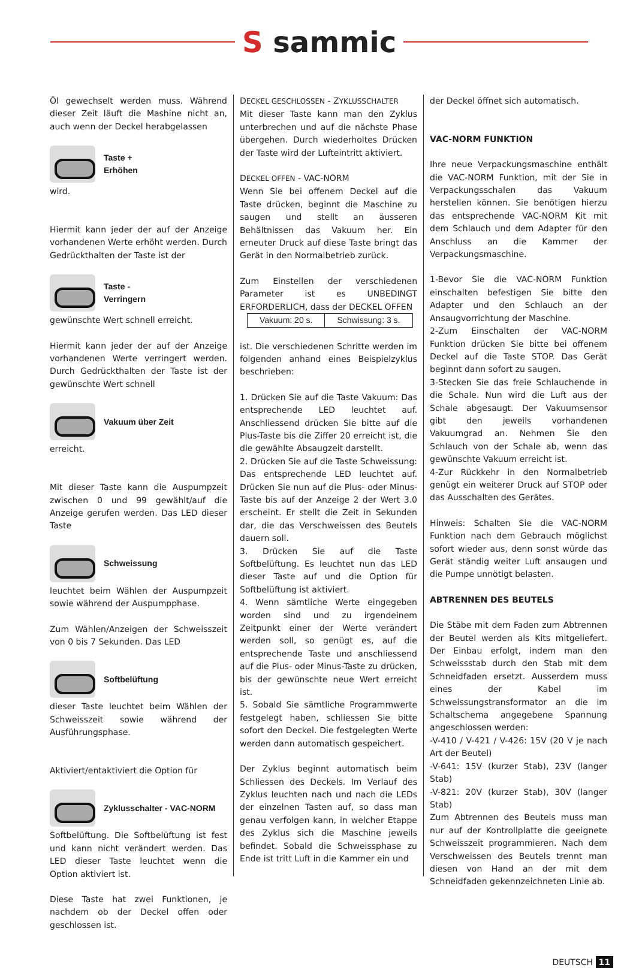S sammic
Öl gewechselt werden muss. Während dieser Zeit läuft die Mashine nicht an, auch wenn der Deckel herabgelassen
Taste +
Erhöhen
wird.
Hiermit kann jeder der auf der Anzeige vorhandenen Werte erhöht werden. Durch Gedrückthalten der Taste ist der
Taste -
Verringern
gewünschte Wert schnell erreicht.
Hiermit kann jeder der auf der Anzeige vorhandenen Werte verringert werden. Durch Gedrückthalten der Taste ist der gewünschte Wert schnell
Vakuum über Zeit
erreicht.
Mit dieser Taste kann die Auspumpzeit zwischen 0 und 99 gewählt/auf die Anzeige gerufen werden. Das LED dieser Taste
Schweissung
leuchtet beim Wählen der Auspumpzeit sowie während der Auspumpphase.
Zum Wählen/Anzeigen der Schweisszeit von 0 bis 7 Sekunden. Das LED
Softbelüftung
dieser Taste leuchtet beim Wählen der Schweisszeit sowie während der Ausführungsphase.
Aktiviert/entaktiviert die Option für
Zyklusschalter - VAC-NORM
Softbelüftung. Die Softbelüftung ist fest und kann nicht verändert werden. Das LED dieser Taste leuchtet wenn die Option aktiviert ist.
Diese Taste hat zwei Funktionen, je nachdem ob der Deckel offen oder geschlossen ist.
DECKEL GESCHLOSSEN - ZYKLUSSCHALTER
Mit dieser Taste kann man den Zyklus unterbrechen und auf die nächste Phase übergehen. Durch wiederholtes Drücken der Taste wird der Lufteintritt aktiviert.
DECKEL OFFEN - VAC-NORM
Wenn Sie bei offenem Deckel auf die Taste drücken, beginnt die Maschine zu saugen und stellt an äusseren Behältnissen das Vakuum her. Ein erneuter Druck auf diese Taste bringt das Gerät in den Normalbetrieb zurück.
Zum Einstellen der verschiedenen Parameter ist es UNBEDINGT ERFORDERLICH, dass der DECKEL OFFEN
| Vakuum: 20 s. | Schwissung: 3 s. |
ist. Die verschiedenen Schritte werden im folgenden anhand eines Beispielzyklus beschrieben:
1. Drücken Sie auf die Taste Vakuum: Das entsprechende LED leuchtet auf. Anschliessend drücken Sie bitte auf die Plus-Taste bis die Ziffer 20 erreicht ist, die die gewählte Absaugzeit darstellt.
2. Drücken Sie auf die Taste Schweissung: Das entsprechende LED leuchtet auf. Drücken Sie nun auf die Plus- oder Minus-Taste bis auf der Anzeige 2 der Wert 3.0 erscheint. Er stellt die Zeit in Sekunden dar, die das Verschweissen des Beutels dauern soll.
3. Drücken Sie auf die Taste Softbelüftung. Es leuchtet nun das LED dieser Taste auf und die Option für Softbelüftung ist aktiviert.
4. Wenn sämtliche Werte eingegeben worden sind und zu irgendeinem Zeitpunkt einer der Werte verändert werden soll, so genügt es, auf die entsprechende Taste und anschliessend auf die Plus- oder Minus-Taste zu drücken, bis der gewünschte neue Wert erreicht ist.
5. Sobald Sie sämtliche Programmwerte festgelegt haben, schliessen Sie bitte sofort den Deckel. Die festgelegten Werte werden dann automatisch gespeichert.
Der Zyklus beginnt automatisch beim Schliessen des Deckels. Im Verlauf des Zyklus leuchten nach und nach die LEDs der einzelnen Tasten auf, so dass man genau verfolgen kann, in welcher Etappe des Zyklus sich die Maschine jeweils befindet. Sobald die Schweissphase zu Ende ist tritt Luft in die Kammer ein und
der Deckel öffnet sich automatisch.
VAC-NORM FUNKTION
Ihre neue Verpackungsmaschine enthält die VAC-NORM Funktion, mit der Sie in Verpackungsschalen das Vakuum herstellen können. Sie benötigen hierzu das entsprechende VAC-NORM Kit mit dem Schlauch und dem Adapter für den Anschluss an die Kammer der Verpackungsmaschine.
1-Bevor Sie die VAC-NORM Funktion einschalten befestigen Sie bitte den Adapter und den Schlauch an der Ansaugvorrichtung der Maschine.
2-Zum Einschalten der VAC-NORM Funktion drücken Sie bitte bei offenem Deckel auf die Taste STOP. Das Gerät beginnt dann sofort zu saugen.
3-Stecken Sie das freie Schlauchende in die Schale. Nun wird die Luft aus der Schale abgesaugt. Der Vakuumsensor gibt den jeweils vorhandenen Vakuumgrad an. Nehmen Sie den Schlauch von der Schale ab, wenn das gewünschte Vakuum erreicht ist.
4-Zur Rückkehr in den Normalbetrieb genügt ein weiterer Druck auf STOP oder das Ausschalten des Gerätes.
Hinweis: Schalten Sie die VAC-NORM Funktion nach dem Gebrauch möglichst sofort wieder aus, denn sonst würde das Gerät ständig weiter Luft ansaugen und die Pumpe unnötigt belasten.
ABTRENNEN DES BEUTELS
Die Stäbe mit dem Faden zum Abtrennen der Beutel werden als Kits mitgeliefert. Der Einbau erfolgt, indem man den Schweissstab durch den Stab mit dem Schneidfaden ersetzt. Ausserdem muss eines der Kabel im Schweissungstransformator an die im Schaltschema angegebene Spannung angeschlossen werden:
-V-410 / V-421 / V-426: 15V (20 V je nach Art der Beutel)
-V-641: 15V (kurzer Stab), 23V (langer Stab)
-V-821: 20V (kurzer Stab), 30V (langer Stab)
Zum Abtrennen des Beutels muss man nur auf der Kontrollplatte die geeignete Schweisszeit programmieren. Nach dem Verschweissen des Beutels trennt man diesen von Hand an der mit dem Schneidfaden gekennzeichneten Linie ab.
DEUTSCH 11